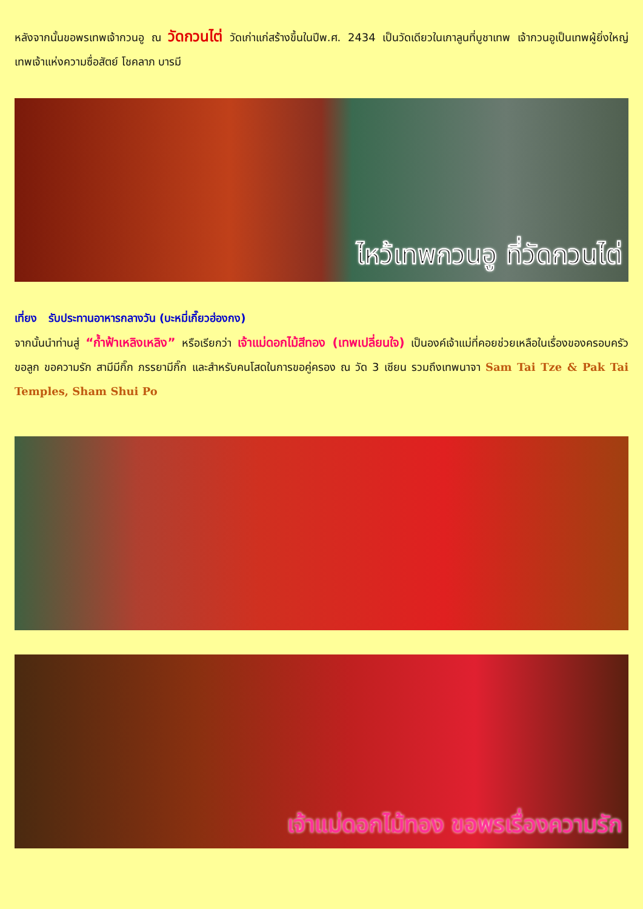หลังจากนั้นขอพรเทพเจ้ากวนอู ณ วัดกวนไต่ วัดเก่าแก่สร้างขึ้นในปีพ.ศ. 2434 เป็นวัดเดียวในเกาลูนที่บูชาเทพ เจ้ากวนอูเป็นเทพผู้ยิ่งใหญ่ เทพเจ้าแห่งความซื่อสัตย์ โชคลาภ บารมี
ไหว้เทพกวนอู ที่วัดกวนไต่
เที่ยง รับประทานอาหารกลางวัน (บะหมี่เกี๊ยวฮ่องกง)
จากนั้นนำท่านสู่ “ก้ำฟ้าเหลิงเหลิง” หรือเรียกว่า เจ้าแม่ดอกไม้สีทอง (เทพเปลี่ยนใจ) เป็นองค์เจ้าแม่ที่คอยช่วยเหลือในเรื่องของครอบครัว ขอลูก ขอความรัก สามีมีกิ๊ก ภรรยามีกิ๊ก และสำหรับคนโสดในการขอคู่ครอง ณ วัด 3 เซียน รวมถึงเทพนาจา Sam Tai Tze & Pak Tai Temples, Sham Shui Po
เจ้าแม่ดอกไม้ทอง ขอพรเรื่องความรัก